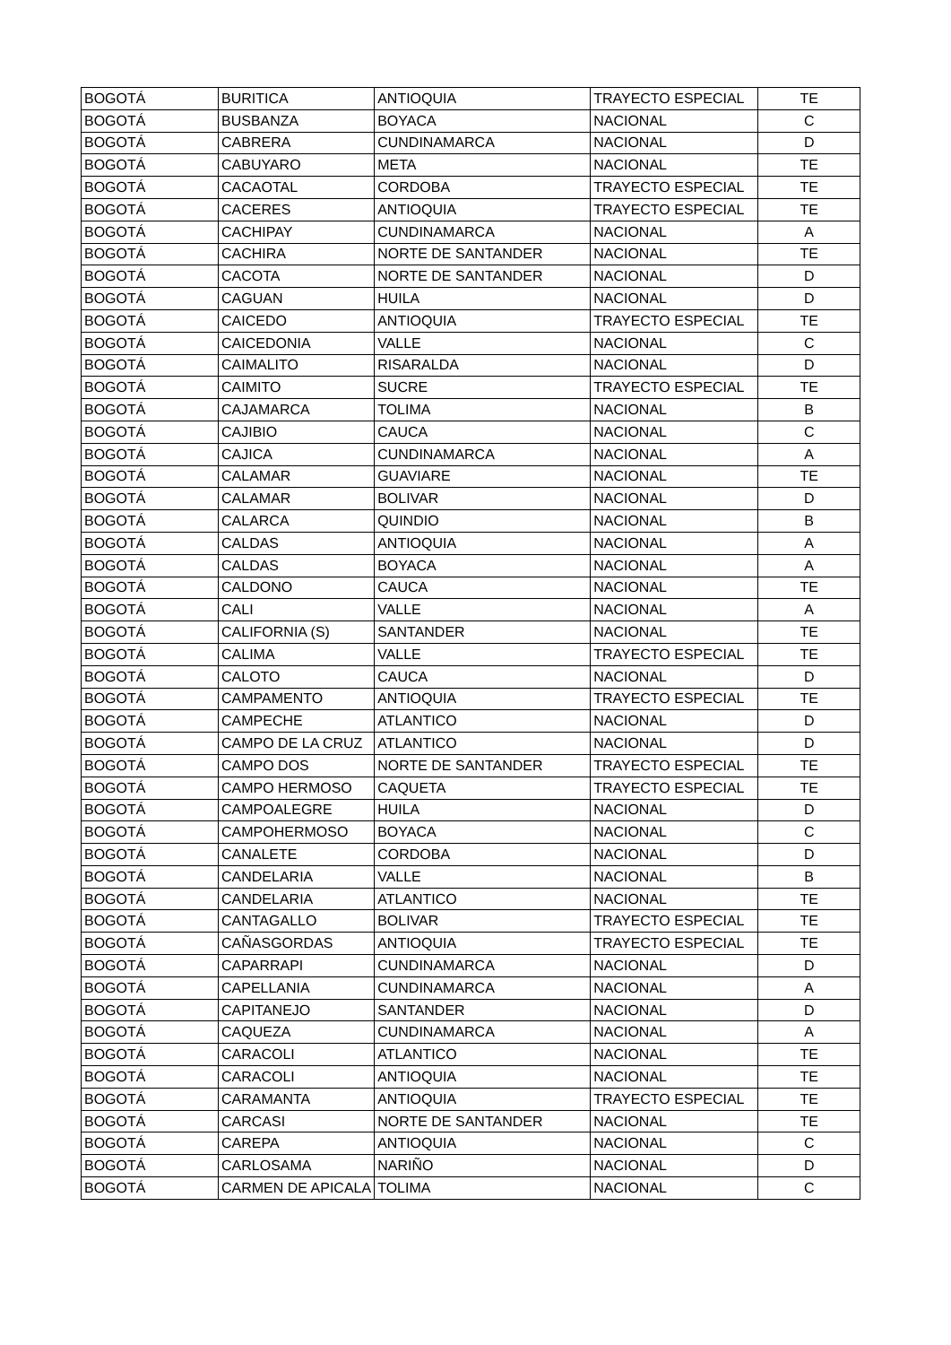| BOGOTÁ | BURITICA | ANTIOQUIA | TRAYECTO ESPECIAL | TE |
| BOGOTÁ | BUSBANZA | BOYACA | NACIONAL | C |
| BOGOTÁ | CABRERA | CUNDINAMARCA | NACIONAL | D |
| BOGOTÁ | CABUYARO | META | NACIONAL | TE |
| BOGOTÁ | CACAOTAL | CORDOBA | TRAYECTO ESPECIAL | TE |
| BOGOTÁ | CACERES | ANTIOQUIA | TRAYECTO ESPECIAL | TE |
| BOGOTÁ | CACHIPAY | CUNDINAMARCA | NACIONAL | A |
| BOGOTÁ | CACHIRA | NORTE DE SANTANDER | NACIONAL | TE |
| BOGOTÁ | CACOTA | NORTE DE SANTANDER | NACIONAL | D |
| BOGOTÁ | CAGUAN | HUILA | NACIONAL | D |
| BOGOTÁ | CAICEDO | ANTIOQUIA | TRAYECTO ESPECIAL | TE |
| BOGOTÁ | CAICEDONIA | VALLE | NACIONAL | C |
| BOGOTÁ | CAIMALITO | RISARALDA | NACIONAL | D |
| BOGOTÁ | CAIMITO | SUCRE | TRAYECTO ESPECIAL | TE |
| BOGOTÁ | CAJAMARCA | TOLIMA | NACIONAL | B |
| BOGOTÁ | CAJIBIO | CAUCA | NACIONAL | C |
| BOGOTÁ | CAJICA | CUNDINAMARCA | NACIONAL | A |
| BOGOTÁ | CALAMAR | GUAVIARE | NACIONAL | TE |
| BOGOTÁ | CALAMAR | BOLIVAR | NACIONAL | D |
| BOGOTÁ | CALARCA | QUINDIO | NACIONAL | B |
| BOGOTÁ | CALDAS | ANTIOQUIA | NACIONAL | A |
| BOGOTÁ | CALDAS | BOYACA | NACIONAL | A |
| BOGOTÁ | CALDONO | CAUCA | NACIONAL | TE |
| BOGOTÁ | CALI | VALLE | NACIONAL | A |
| BOGOTÁ | CALIFORNIA (S) | SANTANDER | NACIONAL | TE |
| BOGOTÁ | CALIMA | VALLE | TRAYECTO ESPECIAL | TE |
| BOGOTÁ | CALOTO | CAUCA | NACIONAL | D |
| BOGOTÁ | CAMPAMENTO | ANTIOQUIA | TRAYECTO ESPECIAL | TE |
| BOGOTÁ | CAMPECHE | ATLANTICO | NACIONAL | D |
| BOGOTÁ | CAMPO DE LA CRUZ | ATLANTICO | NACIONAL | D |
| BOGOTÁ | CAMPO DOS | NORTE DE SANTANDER | TRAYECTO ESPECIAL | TE |
| BOGOTÁ | CAMPO HERMOSO | CAQUETA | TRAYECTO ESPECIAL | TE |
| BOGOTÁ | CAMPOALEGRE | HUILA | NACIONAL | D |
| BOGOTÁ | CAMPOHERMOSO | BOYACA | NACIONAL | C |
| BOGOTÁ | CANALETE | CORDOBA | NACIONAL | D |
| BOGOTÁ | CANDELARIA | VALLE | NACIONAL | B |
| BOGOTÁ | CANDELARIA | ATLANTICO | NACIONAL | TE |
| BOGOTÁ | CANTAGALLO | BOLIVAR | TRAYECTO ESPECIAL | TE |
| BOGOTÁ | CAÑASGORDAS | ANTIOQUIA | TRAYECTO ESPECIAL | TE |
| BOGOTÁ | CAPARRAPI | CUNDINAMARCA | NACIONAL | D |
| BOGOTÁ | CAPELLANIA | CUNDINAMARCA | NACIONAL | A |
| BOGOTÁ | CAPITANEJO | SANTANDER | NACIONAL | D |
| BOGOTÁ | CAQUEZA | CUNDINAMARCA | NACIONAL | A |
| BOGOTÁ | CARACOLI | ATLANTICO | NACIONAL | TE |
| BOGOTÁ | CARACOLI | ANTIOQUIA | NACIONAL | TE |
| BOGOTÁ | CARAMANTA | ANTIOQUIA | TRAYECTO ESPECIAL | TE |
| BOGOTÁ | CARCASI | NORTE DE SANTANDER | NACIONAL | TE |
| BOGOTÁ | CAREPA | ANTIOQUIA | NACIONAL | C |
| BOGOTÁ | CARLOSAMA | NARIÑO | NACIONAL | D |
| BOGOTÁ | CARMEN DE APICALA | TOLIMA | NACIONAL | C |